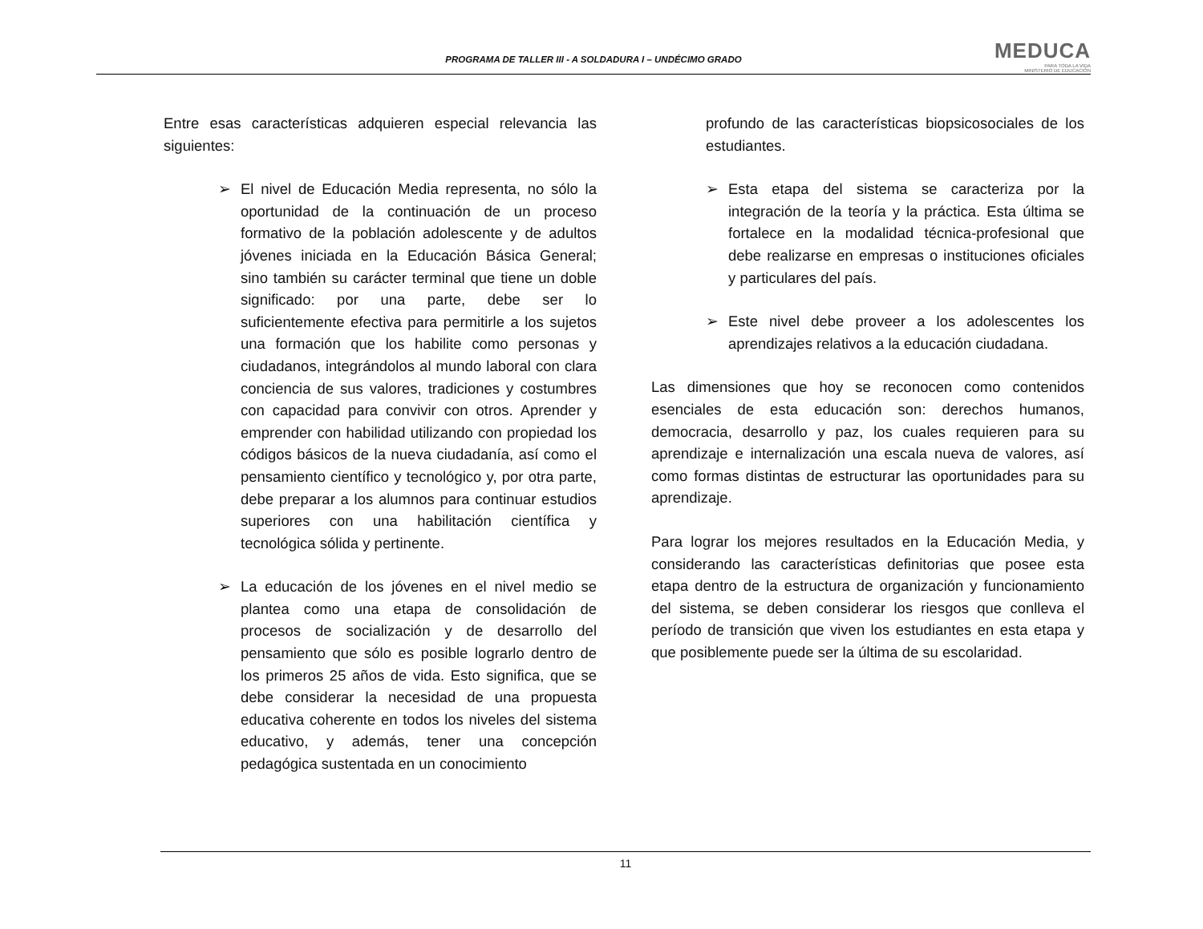PROGRAMA DE TALLER III - A SOLDADURA I – UNDÉCIMO GRADO
MEDUCA
PARA TODA LA VIDA
MINISTERIO DE EDUCACIÓN
Entre esas características adquieren especial relevancia las siguientes:
➢ El nivel de Educación Media representa, no sólo la oportunidad de la continuación de un proceso formativo de la población adolescente y de adultos jóvenes iniciada en la Educación Básica General; sino también su carácter terminal que tiene un doble significado: por una parte, debe ser lo suficientemente efectiva para permitirle a los sujetos una formación que los habilite como personas y ciudadanos, integrándolos al mundo laboral con clara conciencia de sus valores, tradiciones y costumbres con capacidad para convivir con otros. Aprender y emprender con habilidad utilizando con propiedad los códigos básicos de la nueva ciudadanía, así como el pensamiento científico y tecnológico y, por otra parte, debe preparar a los alumnos para continuar estudios superiores con una habilitación científica y tecnológica sólida y pertinente.
➢ La educación de los jóvenes en el nivel medio se plantea como una etapa de consolidación de procesos de socialización y de desarrollo del pensamiento que sólo es posible lograrlo dentro de los primeros 25 años de vida. Esto significa, que se debe considerar la necesidad de una propuesta educativa coherente en todos los niveles del sistema educativo, y además, tener una concepción pedagógica sustentada en un conocimiento
profundo de las características biopsicosociales de los estudiantes.
➢ Esta etapa del sistema se caracteriza por la integración de la teoría y la práctica. Esta última se fortalece en la modalidad técnica-profesional que debe realizarse en empresas o instituciones oficiales y particulares del país.
➢ Este nivel debe proveer a los adolescentes los aprendizajes relativos a la educación ciudadana.
Las dimensiones que hoy se reconocen como contenidos esenciales de esta educación son: derechos humanos, democracia, desarrollo y paz, los cuales requieren para su aprendizaje e internalización una escala nueva de valores, así como formas distintas de estructurar las oportunidades para su aprendizaje.
Para lograr los mejores resultados en la Educación Media, y considerando las características definitorias que posee esta etapa dentro de la estructura de organización y funcionamiento del sistema, se deben considerar los riesgos que conlleva el período de transición que viven los estudiantes en esta etapa y que posiblemente puede ser la última de su escolaridad.
11